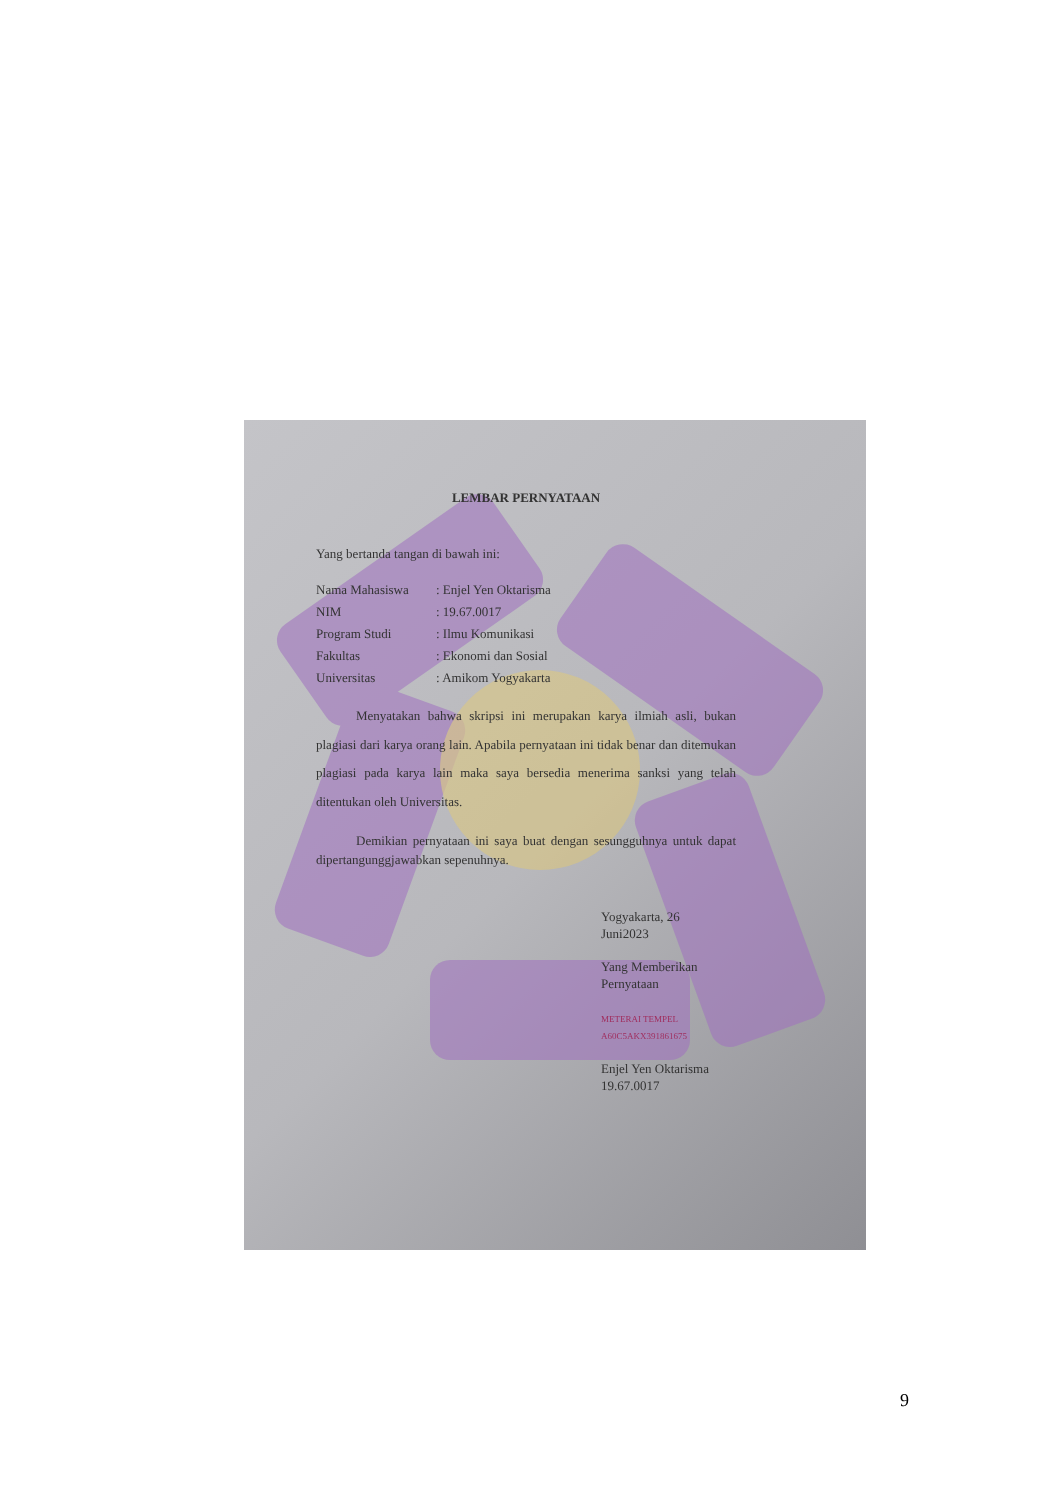LEMBAR PERNYATAAN
Yang bertanda tangan di bawah ini:
Nama Mahasiswa : Enjel Yen Oktarisma
NIM : 19.67.0017
Program Studi : Ilmu Komunikasi
Fakultas : Ekonomi dan Sosial
Universitas : Amikom Yogyakarta
Menyatakan bahwa skripsi ini merupakan karya ilmiah asli, bukan plagiasi dari karya orang lain. Apabila pernyataan ini tidak benar dan ditemukan plagiasi pada karya lain maka saya bersedia menerima sanksi yang telah ditentukan oleh Universitas.
Demikian pernyataan ini saya buat dengan sesungguhnya untuk dapat dipertangunggjawabkan sepenuhnya.
Yogyakarta, 26
Juni2023
Yang Memberikan
Pernyataan
METERAI TEMPEL A60C5AKX391861675
Enjel Yen Oktarisma
19.67.0017
9